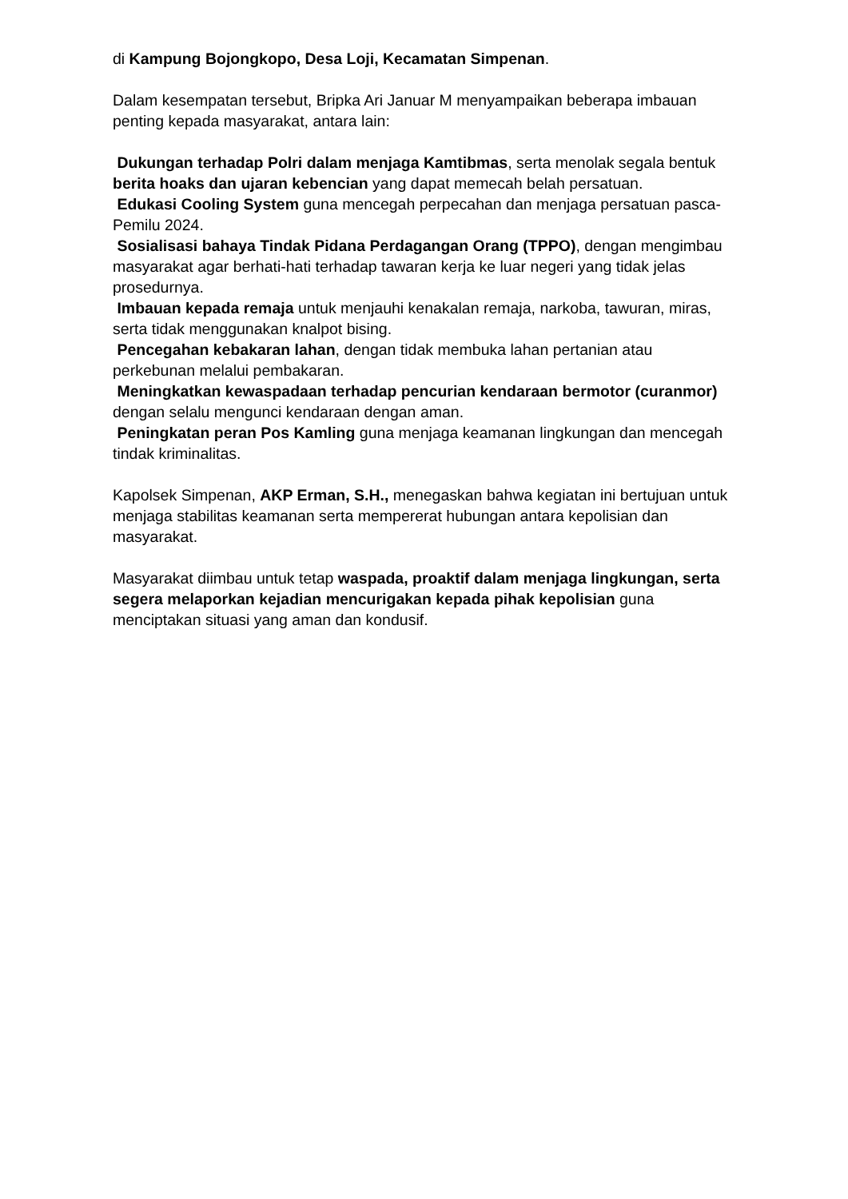di Kampung Bojongkopo, Desa Loji, Kecamatan Simpenan.
Dalam kesempatan tersebut, Bripka Ari Januar M menyampaikan beberapa imbauan penting kepada masyarakat, antara lain:
Dukungan terhadap Polri dalam menjaga Kamtibmas, serta menolak segala bentuk berita hoaks dan ujaran kebencian yang dapat memecah belah persatuan.
Edukasi Cooling System guna mencegah perpecahan dan menjaga persatuan pasca-Pemilu 2024.
Sosialisasi bahaya Tindak Pidana Perdagangan Orang (TPPO), dengan mengimbau masyarakat agar berhati-hati terhadap tawaran kerja ke luar negeri yang tidak jelas prosedurnya.
Imbauan kepada remaja untuk menjauhi kenakalan remaja, narkoba, tawuran, miras, serta tidak menggunakan knalpot bising.
Pencegahan kebakaran lahan, dengan tidak membuka lahan pertanian atau perkebunan melalui pembakaran.
Meningkatkan kewaspadaan terhadap pencurian kendaraan bermotor (curanmor) dengan selalu mengunci kendaraan dengan aman.
Peningkatan peran Pos Kamling guna menjaga keamanan lingkungan dan mencegah tindak kriminalitas.
Kapolsek Simpenan, AKP Erman, S.H., menegaskan bahwa kegiatan ini bertujuan untuk menjaga stabilitas keamanan serta mempererat hubungan antara kepolisian dan masyarakat.
Masyarakat diimbau untuk tetap waspada, proaktif dalam menjaga lingkungan, serta segera melaporkan kejadian mencurigakan kepada pihak kepolisian guna menciptakan situasi yang aman dan kondusif.